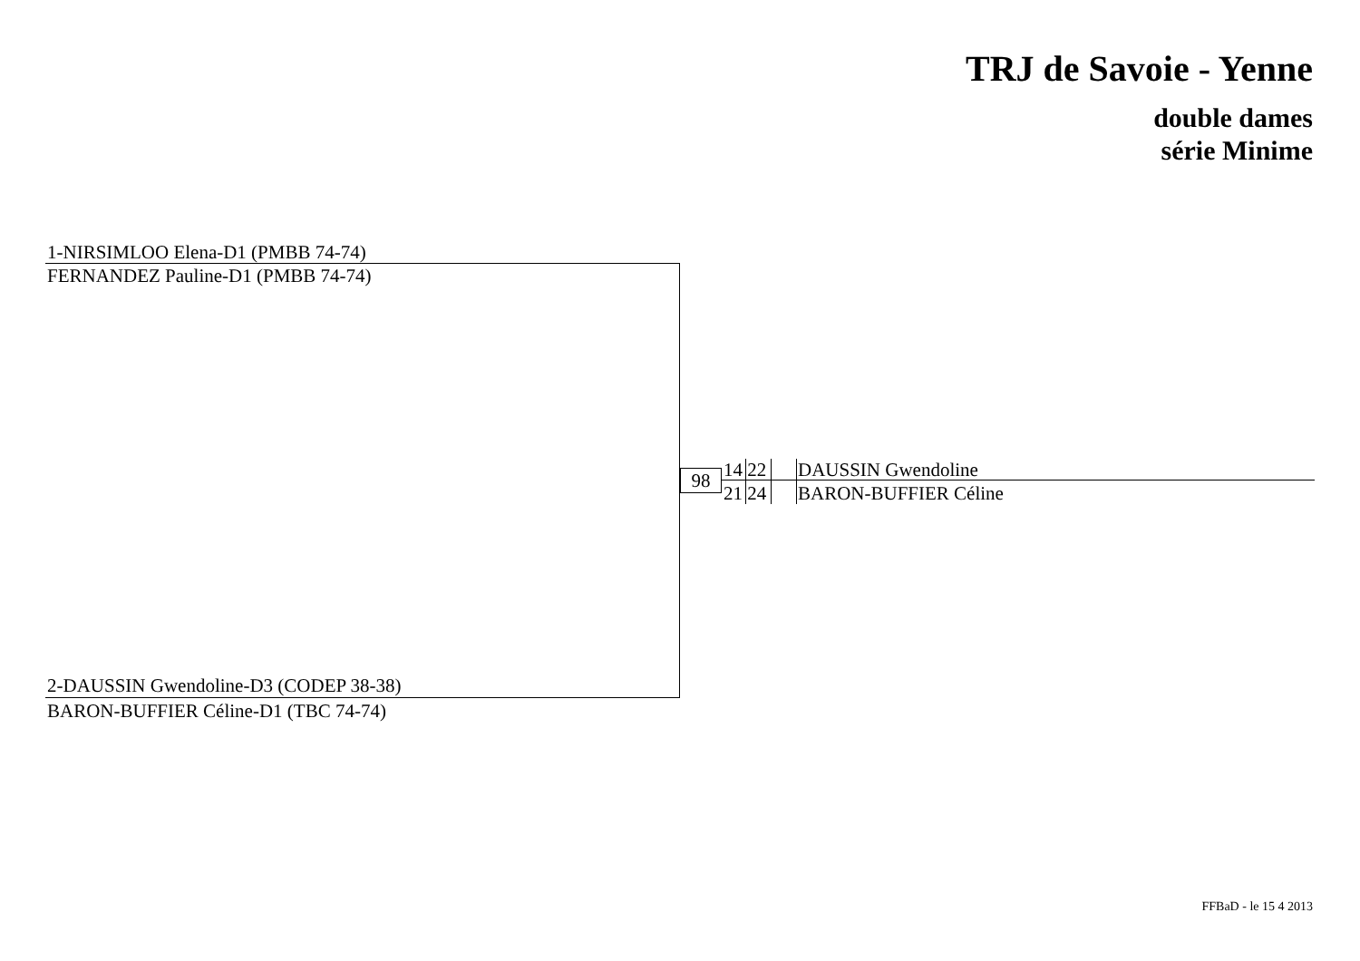TRJ de Savoie - Yenne
double dames
série Minime
1-NIRSIMLOO Elena-D1 (PMBB 74-74)
FERNANDEZ Pauline-D1 (PMBB 74-74)
2-DAUSSIN Gwendoline-D3 (CODEP 38-38)
BARON-BUFFIER Céline-D1 (TBC 74-74)
98 14 22
21 24
DAUSSIN Gwendoline
BARON-BUFFIER Céline
FFBaD - le 15 4 2013